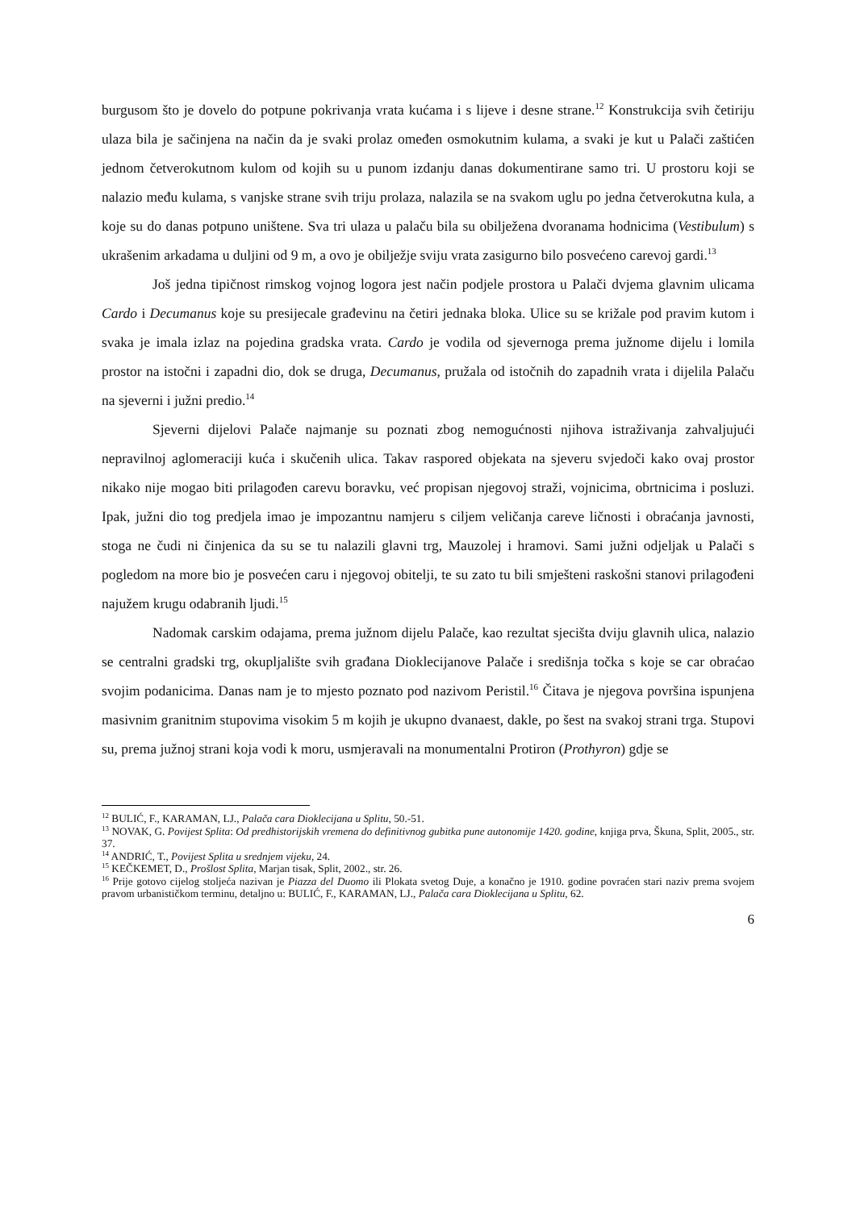burgusom što je dovelo do potpune pokrivanja vrata kućama i s lijeve i desne strane.<sup>12</sup> Konstrukcija svih četiriju ulaza bila je sačinjena na način da je svaki prolaz omeđen osmokutnim kulama, a svaki je kut u Palači zaštićen jednom četverokutnom kulom od kojih su u punom izdanju danas dokumentirane samo tri. U prostoru koji se nalazio među kulama, s vanjske strane svih triju prolaza, nalazila se na svakom uglu po jedna četverokutna kula, a koje su do danas potpuno uništene. Sva tri ulaza u palaču bila su obilježena dvoranama hodnicima (Vestibulum) s ukrašenim arkadama u duljini od 9 m, a ovo je obilježje sviju vrata zasigurno bilo posvećeno carevoj gardi.<sup>13</sup>
Još jedna tipičnost rimskog vojnog logora jest način podjele prostora u Palači dvjema glavnim ulicama Cardo i Decumanus koje su presijecale građevinu na četiri jednaka bloka. Ulice su se križale pod pravim kutom i svaka je imala izlaz na pojedina gradska vrata. Cardo je vodila od sjevernoga prema južnome dijelu i lomila prostor na istočni i zapadni dio, dok se druga, Decumanus, pružala od istočnih do zapadnih vrata i dijelila Palaču na sjeverni i južni predio.<sup>14</sup>
Sjeverni dijelovi Palače najmanje su poznati zbog nemogućnosti njihova istraživanja zahvaljujući nepravilnoj aglomeraciji kuća i skučenih ulica. Takav raspored objekata na sjeveru svjedoči kako ovaj prostor nikako nije mogao biti prilagođen carevu boravku, već propisan njegovoj straži, vojnicima, obrtnicima i posluzi. Ipak, južni dio tog predjela imao je impozantnu namjeru s ciljem veličanja careve ličnosti i obraćanja javnosti, stoga ne čudi ni činjenica da su se tu nalazili glavni trg, Mauzolej i hramovi. Sami južni odjeljak u Palači s pogledom na more bio je posvećen caru i njegovoj obitelji, te su zato tu bili smješteni raskošni stanovi prilagođeni najužem krugu odabranih ljudi.<sup>15</sup>
Nadomak carskim odajama, prema južnom dijelu Palače, kao rezultat sjecišta dviju glavnih ulica, nalazio se centralni gradski trg, okupljalište svih građana Dioklecijanove Palače i središnja točka s koje se car obraćao svojim podanicima. Danas nam je to mjesto poznato pod nazivom Peristil.<sup>16</sup> Čitava je njegova površina ispunjena masivnim granitnim stupovima visokim 5 m kojih je ukupno dvanaest, dakle, po šest na svakoj strani trga. Stupovi su, prema južnoj strani koja vodi k moru, usmjeravali na monumentalni Protiron (Prothyron) gdje se
<sup>12</sup> BULIĆ, F., KARAMAN, LJ., Palača cara Dioklecijana u Splitu, 50.-51.
<sup>13</sup> NOVAK, G. Povijest Splita: Od predhistorijskih vremena do definitivnog gubitka pune autonomije 1420. godine, knjiga prva, Škuna, Split, 2005., str. 37.
<sup>14</sup> ANDRIĆ, T., Povijest Splita u srednjem vijeku, 24.
<sup>15</sup> KEČKEMET, D., Prošlost Splita, Marjan tisak, Split, 2002., str. 26.
<sup>16</sup> Prije gotovo cijelog stoljeća nazivan je Piazza del Duomo ili Plokata svetog Duje, a konačno je 1910. godine povraćen stari naziv prema svojem pravom urbanističkom terminu, detaljno u: BULIĆ, F., KARAMAN, LJ., Palača cara Dioklecijana u Splitu, 62.
6